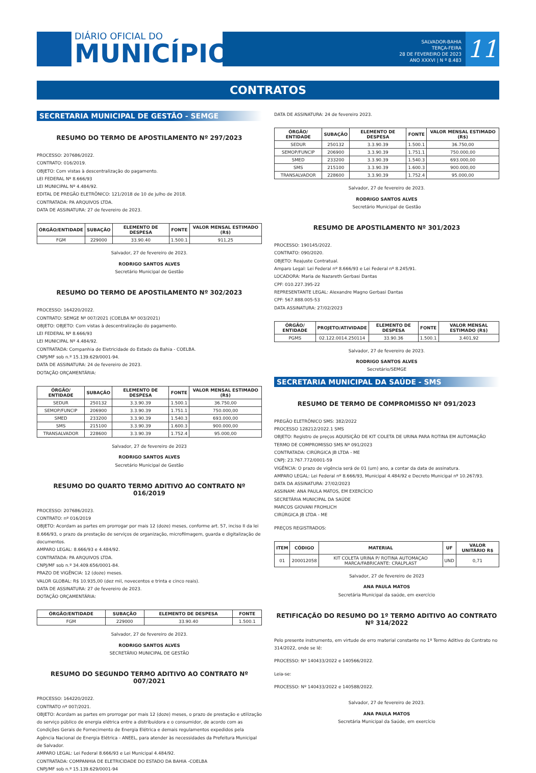DIÁRIO OFICIAL DO
MUNICÍPIO
SALVADOR-BAHIA
TERÇA-FEIRA
28 DE FEVEREIRO DE 2023
ANO XXXVI | N º 8.483
11
CONTRATOS
SECRETARIA MUNICIPAL DE GESTÃO - SEMGE
RESUMO DO TERMO DE APOSTILAMENTO Nº 297/2023
PROCESSO: 207686/2022.
CONTRATO: 016/2019.
OBJETO: Com vistas à descentralização do pagamento.
LEI FEDERAL Nº 8.666/93
LEI MUNICIPAL Nº 4.484/92.
EDITAL DE PREGÃO ELETRÔNICO: 121/2018 de 10 de julho de 2018.
CONTRATADA: PA ARQUIVOS LTDA.
DATA DE ASSINATURA: 27 de fevereiro de 2023.
| ÓRGÃO/ENTIDADE | SUBAÇÃO | ELEMENTO DE DESPESA | FONTE | VALOR MENSAL ESTIMADO (R$) |
| --- | --- | --- | --- | --- |
| FGM | 229000 | 33.90.40 | 1.500.1 | 911,25 |
Salvador, 27 de fevereiro de 2023.
RODRIGO SANTOS ALVES
Secretário Municipal de Gestão
RESUMO DO TERMO DE APOSTILAMENTO Nº 302/2023
PROCESSO: 164220/2022.
CONTRATO: SEMGE Nº 007/2021 (COELBA Nº 003/2021)
OBJETO: OBJETO: Com vistas à descentralização do pagamento.
LEI FEDERAL Nº 8.666/93
LEI MUNICIPAL Nº 4.484/92.
CONTRATADA: Companhia de Eletricidade do Estado da Bahia - COELBA.
CNPJ/MF sob n.º 15.139.629/0001-94.
DATA DE ASSINATURA: 24 de fevereiro de 2023.
DOTAÇÃO ORÇAMENTÁRIA:
| ÓRGÃO/ ENTIDADE | SUBAÇÃO | ELEMENTO DE DESPESA | FONTE | VALOR MENSAL ESTIMADO (R$) |
| --- | --- | --- | --- | --- |
| SEDUR | 250132 | 3.3.90.39 | 1.500.1 | 36.750,00 |
| SEMOP/FUNCIP | 206900 | 3.3.90.39 | 1.751.1 | 750.000,00 |
| SMED | 233200 | 3.3.90.39 | 1.540.3 | 693.000,00 |
| SMS | 215100 | 3.3.90.39 | 1.600.3 | 900.000,00 |
| TRANSALVADOR | 228600 | 3.3.90.39 | 1.752.4 | 95.000,00 |
Salvador, 27 de fevereiro de 2023
RODRIGO SANTOS ALVES
Secretário Municipal de Gestão
RESUMO DO QUARTO TERMO ADITIVO AO CONTRATO Nº 016/2019
PROCESSO: 207686/2023.
CONTRATO: nº 016/2019
OBJETO: Acordam as partes em prorrogar por mais 12 (doze) meses, conforme art. 57, inciso II da lei 8.666/93, o prazo da prestação de serviços de organização, microfilmagem, guarda e digitalização de documentos.
AMPARO LEGAL: 8.666/93 e 4.484/92.
CONTRATADA: PA ARQUIVOS LTDA.
CNPJ/MF sob n.º 34.409.656/0001-84.
PRAZO DE VIGÊNCIA: 12 (doze) meses.
VALOR GLOBAL: R$ 10.935,00 (dez mil, novecentos e trinta e cinco reais).
DATA DE ASSINATURA: 27 de fevereiro de 2023.
DOTAÇÃO ORÇAMENTÁRIA:
| ÓRGÃO/ENTIDADE | SUBAÇÃO | ELEMENTO DE DESPESA | FONTE |
| --- | --- | --- | --- |
| FGM | 229000 | 33.90.40 | 1.500.1 |
Salvador, 27 de fevereiro de 2023.
RODRIGO SANTOS ALVES
SECRETÁRIO MUNICIPAL DE GESTÃO
RESUMO DO SEGUNDO TERMO ADITIVO AO CONTRATO Nº 007/2021
PROCESSO: 164220/2022.
CONTRATO nº 007/2021.
OBJETO: Acordam as partes em prorrogar por mais 12 (doze) meses, o prazo de prestação e utilização do serviço público de energia elétrica entre a distribuidora e o consumidor, de acordo com as Condições Gerais de Fornecimento de Energia Elétrica e demais regulamentos expedidos pela Agência Nacional de Energia Elétrica - ANEEL, para atender às necessidades da Prefeitura Municipal de Salvador.
AMPARO LEGAL: Lei Federal 8.666/93 e Lei Municipal 4.484/92.
CONTRATADA: COMPANHIA DE ELETRICIDADE DO ESTADO DA BAHIA -COELBA
CNPJ/MF sob n.º 15.139.629/0001-94
DATA DE ASSINATURA: 24 de fevereiro 2023.
| ÓRGÃO/ ENTIDADE | SUBAÇÃO | ELEMENTO DE DESPESA | FONTE | VALOR MENSAL ESTIMADO (R$) |
| --- | --- | --- | --- | --- |
| SEDUR | 250132 | 3.3.90.39 | 1.500.1 | 36.750,00 |
| SEMOP/FUNCIP | 206900 | 3.3.90.39 | 1.751.1 | 750.000,00 |
| SMED | 233200 | 3.3.90.39 | 1.540.3 | 693.000,00 |
| SMS | 215100 | 3.3.90.39 | 1.600.3 | 900.000,00 |
| TRANSALVADOR | 228600 | 3.3.90.39 | 1.752.4 | 95.000,00 |
Salvador, 27 de fevereiro de 2023.
RODRIGO SANTOS ALVES
Secretário Municipal de Gestão
RESUMO DE APOSTILAMENTO Nº 301/2023
PROCESSO: 190145/2022.
CONTRATO: 090/2020.
OBJETO: Reajuste Contratual.
Amparo Legal: Lei Federal nº 8.666/93 e Lei Federal nº 8.245/91.
LOCADORA: Maria de Nazareth Gerbasi Dantas
CPF: 010.227.395-22
REPRESENTANTE LEGAL: Alexandre Magno Gerbasi Dantas
CPF: 567.888.005-53
DATA ASSINATURA: 27/02/2023
| ÓRGÃO/ ENTIDADE | PROJETO/ATIVIDADE | ELEMENTO DE DESPESA | FONTE | VALOR MENSAL ESTIMADO (R$) |
| --- | --- | --- | --- | --- |
| PGMS | 02.122.0014.250114 | 33.90.36 | 1.500.1 | 3.401,92 |
Salvador, 27 de fevereiro de 2023.
RODRIGO SANTOS ALVES
Secretário/SEMGE
SECRETARIA MUNICIPAL DA SAÚDE - SMS
RESUMO DE TERMO DE COMPROMISSO Nº 091/2023
PREGÃO ELETRÔNICO SMS: 382/2022
PROCESSO 128212/2022.1 SMS
OBJETO: Registro de preços AQUISIÇÃO DE KIT COLETA DE URINA PARA ROTINA EM AUTOMAÇÃO
TERMO DE COMPROMISSO SMS Nº 091/2023
CONTRATADA: CIRÚRGICA JB LTDA - ME
CNPJ: 23.767.772/0001-59
VIGÊNCIA: O prazo de vigência será de 01 (um) ano, a contar da data de assinatura.
AMPARO LEGAL: Lei Federal nº 8.666/93, Municipal 4.484/92 e Decreto Municipal nº 10.267/93.
DATA DA ASSINATURA: 27/02/2023
ASSINAM: ANA PAULA MATOS, EM EXERCÍCIO
SECRETÁRIA MUNICIPAL DA SAÚDE
MARCOS GIOVANI FROHLICH
CIRÚRGICA JB LTDA - ME
PREÇOS REGISTRADOS:
| ITEM | CÓDIGO | MATERIAL | UF | VALOR UNITÁRIO R$ |
| --- | --- | --- | --- | --- |
| 01 | 200012058 | KIT COLETA URINA P/ ROTINA AUTOMAÇAO MARCA/FABRICANTE: CRALPLAST | UND | 0,71 |
Salvador, 27 de fevereiro de 2023
ANA PAULA MATOS
Secretária Municipal da saúde, em exercício
RETIFICAÇÃO DO RESUMO DO 1º TERMO ADITIVO AO CONTRATO Nº 314/2022
Pelo presente instrumento, em virtude de erro material constante no 1º Termo Aditivo do Contrato no 314/2022, onde se lê:
PROCESSO: Nº 140433/2022 e 140566/2022.
Leia-se:
PROCESSO: Nº 140433/2022 e 140588/2022.
Salvador, 27 de fevereiro de 2023.
ANA PAULA MATOS
Secretária Municipal da Saúde, em exercício